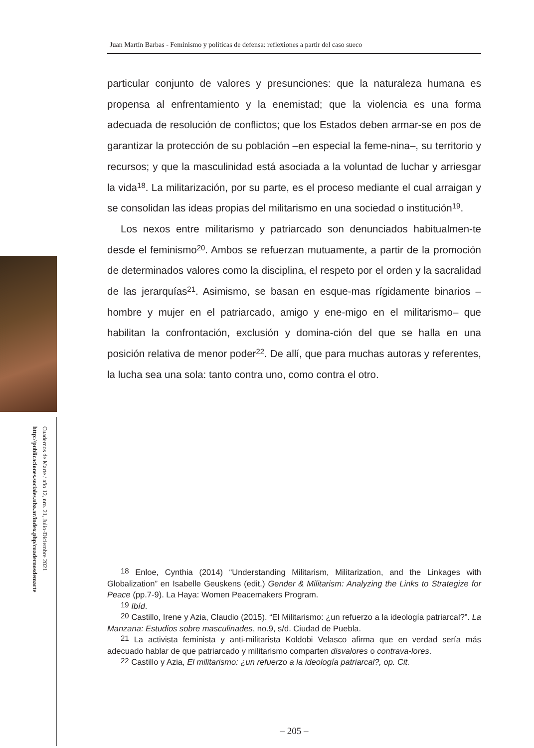Cuadernos de Marte / año 12, nro. 21, Julio-Diciembre 2021
http://publicaciones.sociales.uba.ar/index.php/cuadernosdemarte
Juan Martín Barbas - Feminismo y políticas de defensa: reflexiones a partir del caso sueco
particular conjunto de valores y presunciones: que la naturaleza humana es propensa al enfrentamiento y la enemistad; que la violencia es una forma adecuada de resolución de conflictos; que los Estados deben armar-se en pos de garantizar la protección de su población –en especial la feme-nina–, su territorio y recursos; y que la masculinidad está asociada a la voluntad de luchar y arriesgar la vida<sup>18</sup>. La militarización, por su parte, es el proceso mediante el cual arraigan y se consolidan las ideas propias del militarismo en una sociedad o institución<sup>19</sup>.
Los nexos entre militarismo y patriarcado son denunciados habitualmen-te desde el feminismo<sup>20</sup>. Ambos se refuerzan mutuamente, a partir de la promoción de determinados valores como la disciplina, el respeto por el orden y la sacralidad de las jerarquías<sup>21</sup>. Asimismo, se basan en esque-mas rígidamente binarios –hombre y mujer en el patriarcado, amigo y ene-migo en el militarismo– que habilitan la confrontación, exclusión y domina-ción del que se halla en una posición relativa de menor poder<sup>22</sup>. De allí, que para muchas autoras y referentes, la lucha sea una sola: tanto contra uno, como contra el otro.
<sup>18</sup> Enloe, Cynthia (2014) “Understanding Militarism, Militarization, and the Linkages with Globalization” en Isabelle Geuskens (edit.) Gender & Militarism: Analyzing the Links to Strategize for Peace (pp.7-9). La Haya: Women Peacemakers Program.
<sup>19</sup> Ibíd.
<sup>20</sup> Castillo, Irene y Azia, Claudio (2015). “El Militarismo: ¿un refuerzo a la ideología patriarcal?”. La Manzana: Estudios sobre masculinades, no.9, s/d. Ciudad de Puebla.
<sup>21</sup> La activista feminista y anti-militarista Koldobi Velasco afirma que en verdad sería más adecuado hablar de que patriarcado y militarismo comparten disvalores o contrava-lores.
<sup>22</sup> Castillo y Azia, El militarismo: ¿un refuerzo a la ideología patriarcal?, op. Cit.
– 205 –